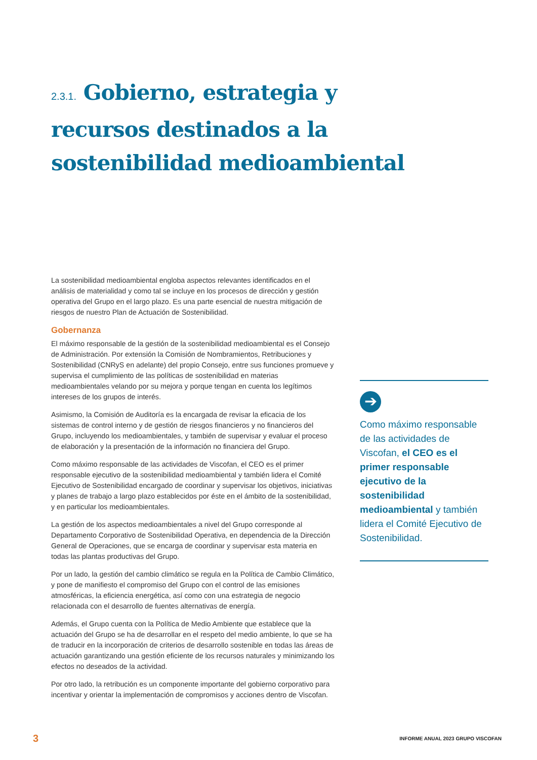2.3.1. Gobierno, estrategia y recursos destinados a la sostenibilidad medioambiental
La sostenibilidad medioambiental engloba aspectos relevantes identificados en el análisis de materialidad y como tal se incluye en los procesos de dirección y gestión operativa del Grupo en el largo plazo. Es una parte esencial de nuestra mitigación de riesgos de nuestro Plan de Actuación de Sostenibilidad.
Gobernanza
El máximo responsable de la gestión de la sostenibilidad medioambiental es el Consejo de Administración. Por extensión la Comisión de Nombramientos, Retribuciones y Sostenibilidad (CNRyS en adelante) del propio Consejo, entre sus funciones promueve y supervisa el cumplimiento de las políticas de sostenibilidad en materias medioambientales velando por su mejora y porque tengan en cuenta los legítimos intereses de los grupos de interés.
Asimismo, la Comisión de Auditoría es la encargada de revisar la eficacia de los sistemas de control interno y de gestión de riesgos financieros y no financieros del Grupo, incluyendo los medioambientales, y también de supervisar y evaluar el proceso de elaboración y la presentación de la información no financiera del Grupo.
Como máximo responsable de las actividades de Viscofan, el CEO es el primer responsable ejecutivo de la sostenibilidad medioambiental y también lidera el Comité Ejecutivo de Sostenibilidad encargado de coordinar y supervisar los objetivos, iniciativas y planes de trabajo a largo plazo establecidos por éste en el ámbito de la sostenibilidad, y en particular los medioambientales.
La gestión de los aspectos medioambientales a nivel del Grupo corresponde al Departamento Corporativo de Sostenibilidad Operativa, en dependencia de la Dirección General de Operaciones, que se encarga de coordinar y supervisar esta materia en todas las plantas productivas del Grupo.
Por un lado, la gestión del cambio climático se regula en la Política de Cambio Climático, y pone de manifiesto el compromiso del Grupo con el control de las emisiones atmosféricas, la eficiencia energética, así como con una estrategia de negocio relacionada con el desarrollo de fuentes alternativas de energía.
Además, el Grupo cuenta con la Política de Medio Ambiente que establece que la actuación del Grupo se ha de desarrollar en el respeto del medio ambiente, lo que se ha de traducir en la incorporación de criterios de desarrollo sostenible en todas las áreas de actuación garantizando una gestión eficiente de los recursos naturales y minimizando los efectos no deseados de la actividad.
Por otro lado, la retribución es un componente importante del gobierno corporativo para incentivar y orientar la implementación de compromisos y acciones dentro de Viscofan.
➔
Como máximo responsable de las actividades de Viscofan, el CEO es el primer responsable ejecutivo de la sostenibilidad medioambiental y también lidera el Comité Ejecutivo de Sostenibilidad.
3
INFORME ANUAL 2023 GRUPO VISCOFAN